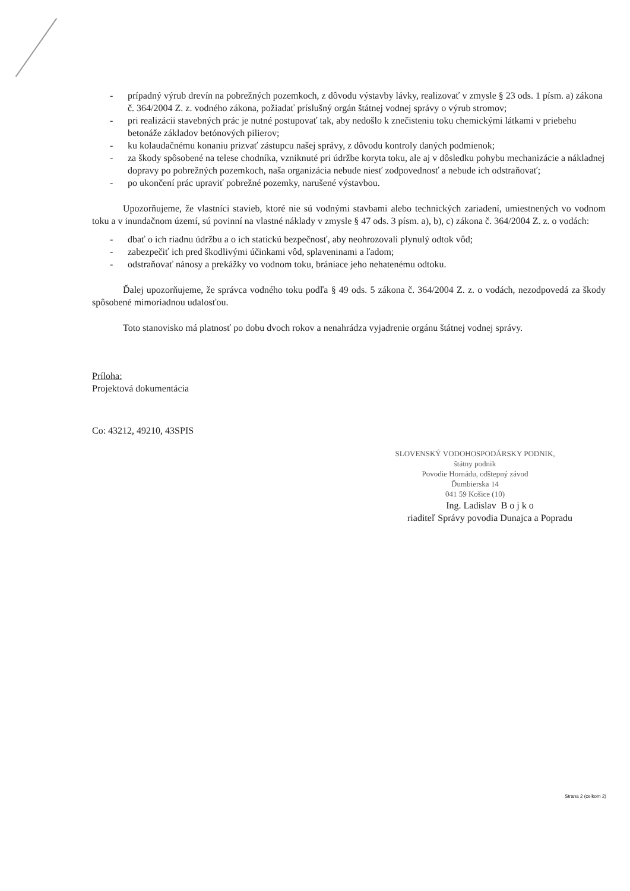- prípadný výrub drevín na pobrežných pozemkoch, z dôvodu výstavby lávky, realizovať v zmysle § 23 ods. 1 písm. a) zákona č. 364/2004 Z. z. vodného zákona, požiadať príslušný orgán štátnej vodnej správy o výrub stromov;
- pri realizácii stavebných prác je nutné postupovať tak, aby nedošlo k znečisteniu toku chemickými látkami v priebehu betonáže základov betónových pilierov;
- ku kolaudačnému konaniu prizvať zástupcu našej správy, z dôvodu kontroly daných podmienok;
- za škody spôsobené na telese chodníka, vzniknuté pri údržbe koryta toku, ale aj v dôsledku pohybu mechanizácie a nákladnej dopravy po pobrežných pozemkoch, naša organizácia nebude niesť zodpovednosť a nebude ich odstraňovať;
- po ukončení prác upraviť pobrežné pozemky, narušené výstavbou.
Upozorňujeme, že vlastníci stavieb, ktoré nie sú vodnými stavbami alebo technických zariadení, umiestnených vo vodnom toku a v inundačnom území, sú povinní na vlastné náklady v zmysle § 47 ods. 3 písm. a), b), c) zákona č. 364/2004 Z. z. o vodách:
- dbať o ich riadnu údržbu a o ich statickú bezpečnosť, aby neohrozovali plynulý odtok vôd;
- zabezpečiť ich pred škodlivými účinkami vôd, splaveninami a ľadom;
- odstraňovať nánosy a prekážky vo vodnom toku, brániace jeho nehatenému odtoku.
Ďalej upozorňujeme, že správca vodného toku podľa § 49 ods. 5 zákona č. 364/2004 Z. z. o vodách, nezodpovedá za škody spôsobené mimoriadnou udalosťou.
Toto stanovisko má platnosť po dobu dvoch rokov a nenahrádza vyjadrenie orgánu štátnej vodnej správy.
Príloha:
Projektová dokumentácia
Co: 43212, 49210, 43SPIS
SLOVENSKÝ VODOHOSPODÁRSKY PODNIK,
štátny podnik
Povodie Hornádu, odštepný závod
Ďumbierska 14
041 59 Košice (10)
Ing. Ladislav B o j k o
riaditeľ Správy povodia Dunajca a Popradu
Strana 2 (celkom 2)